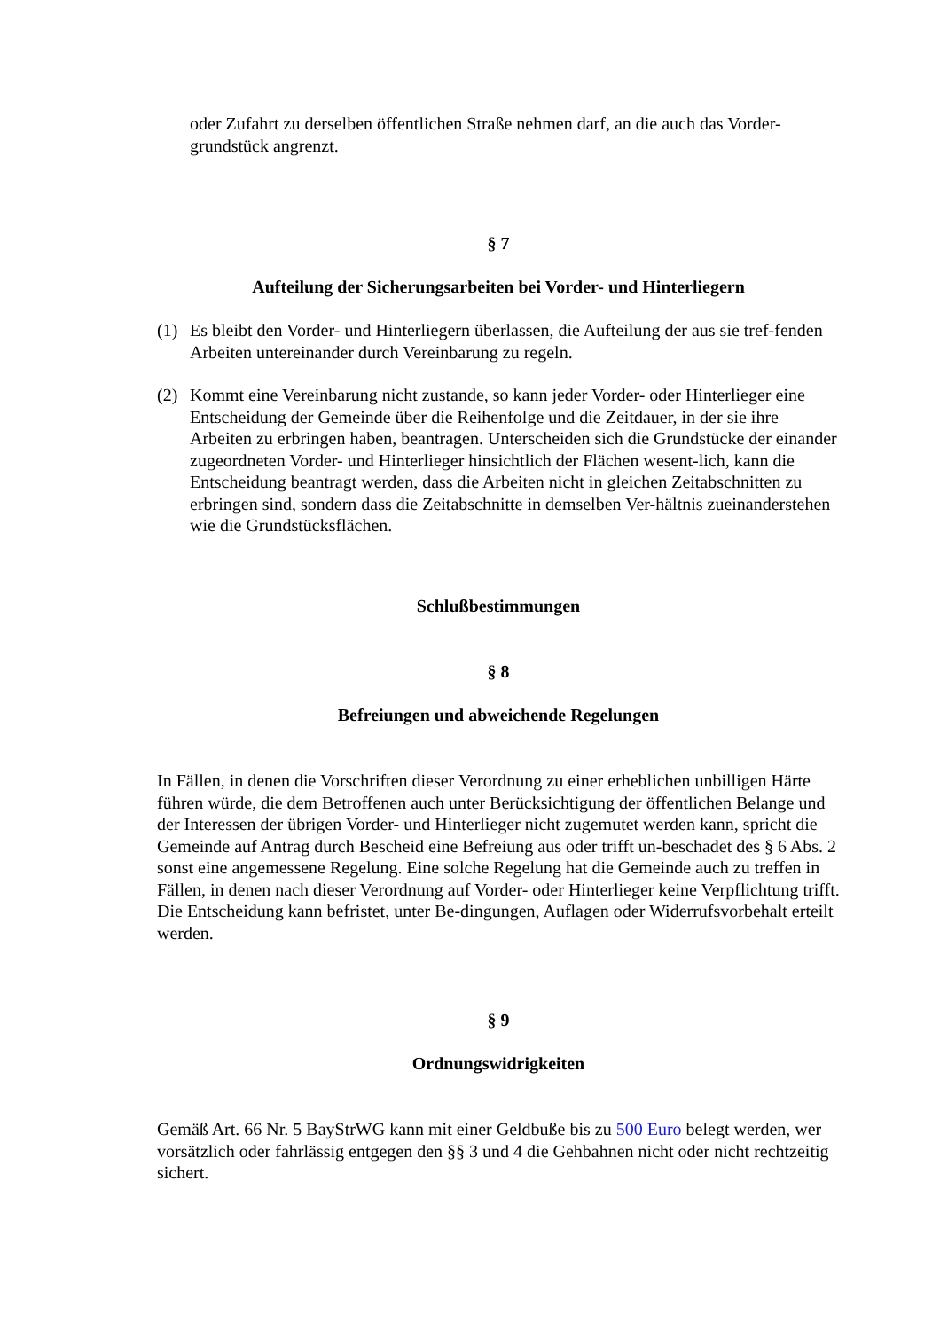oder Zufahrt zu derselben öffentlichen Straße nehmen darf, an die auch das Vorder-grundstück angrenzt.
§ 7
Aufteilung der Sicherungsarbeiten bei Vorder- und Hinterliegern
(1) Es bleibt den Vorder- und Hinterliegern überlassen, die Aufteilung der aus sie tref-fenden Arbeiten untereinander durch Vereinbarung zu regeln.
(2) Kommt eine Vereinbarung nicht zustande, so kann jeder Vorder- oder Hinterlieger eine Entscheidung der Gemeinde über die Reihenfolge und die Zeitdauer, in der sie ihre Arbeiten zu erbringen haben, beantragen. Unterscheiden sich die Grundstücke der einander zugeordneten Vorder- und Hinterlieger hinsichtlich der Flächen wesent-lich, kann die Entscheidung beantragt werden, dass die Arbeiten nicht in gleichen Zeitabschnitten zu erbringen sind, sondern dass die Zeitabschnitte in demselben Ver-hältnis zueinanderstehen wie die Grundstücksflächen.
Schlußbestimmungen
§ 8
Befreiungen und abweichende Regelungen
In Fällen, in denen die Vorschriften dieser Verordnung zu einer erheblichen unbilligen Härte führen würde, die dem Betroffenen auch unter Berücksichtigung der öffentlichen Belange und der Interessen der übrigen Vorder- und Hinterlieger nicht zugemutet werden kann, spricht die Gemeinde auf Antrag durch Bescheid eine Befreiung aus oder trifft un-beschadet des § 6 Abs. 2 sonst eine angemessene Regelung. Eine solche Regelung hat die Gemeinde auch zu treffen in Fällen, in denen nach dieser Verordnung auf Vorder- oder Hinterlieger keine Verpflichtung trifft. Die Entscheidung kann befristet, unter Be-dingungen, Auflagen oder Widerrufsvorbehalt erteilt werden.
§ 9
Ordnungswidrigkeiten
Gemäß Art. 66 Nr. 5 BayStrWG kann mit einer Geldbuße bis zu 500 Euro belegt werden, wer vorsätzlich oder fahrlässig entgegen den §§ 3 und 4 die Gehbahnen nicht oder nicht rechtzeitig sichert.